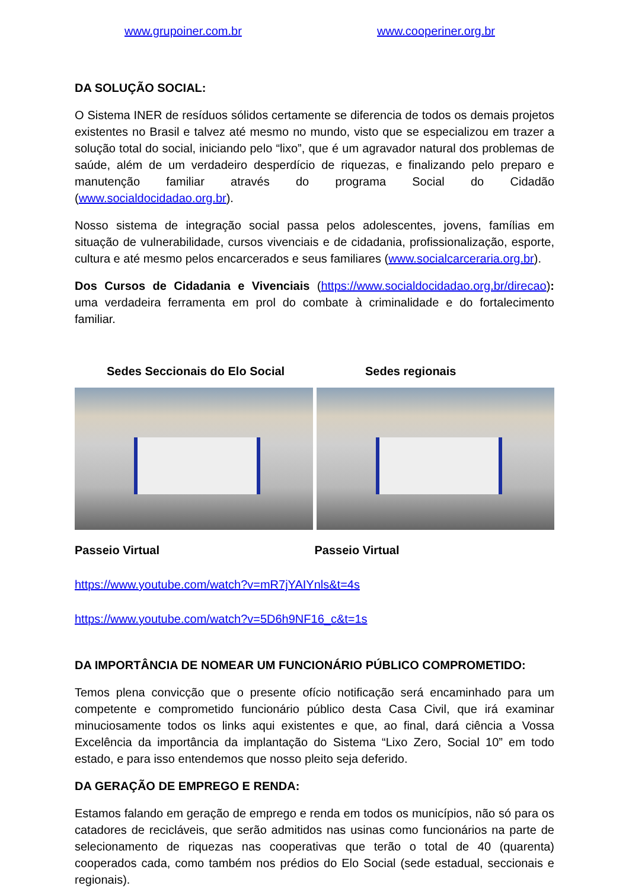www.grupoiner.com.br www.cooperiner.org.br
DA SOLUÇÃO SOCIAL:
O Sistema INER de resíduos sólidos certamente se diferencia de todos os demais projetos existentes no Brasil e talvez até mesmo no mundo, visto que se especializou em trazer a solução total do social, iniciando pelo “lixo”, que é um agravador natural dos problemas de saúde, além de um verdadeiro desperdício de riquezas, e finalizando pelo preparo e manutenção familiar através do programa Social do Cidadão (www.socialdocidadao.org.br).
Nosso sistema de integração social passa pelos adolescentes, jovens, famílias em situação de vulnerabilidade, cursos vivenciais e de cidadania, profissionalização, esporte, cultura e até mesmo pelos encarcerados e seus familiares (www.socialcarceraria.org.br).
Dos Cursos de Cidadania e Vivenciais (https://www.socialdocidadao.org.br/direcao): uma verdadeira ferramenta em prol do combate à criminalidade e do fortalecimento familiar.
Sedes Seccionais do Elo Social Sedes regionais
Passeio Virtual Passeio Virtual
https://www.youtube.com/watch?v=mR7jYAIYnls&t=4s
https://www.youtube.com/watch?v=5D6h9NF16_c&t=1s
DA IMPORTÂNCIA DE NOMEAR UM FUNCIONÁRIO PÚBLICO COMPROMETIDO:
Temos plena convicção que o presente ofício notificação será encaminhado para um competente e comprometido funcionário público desta Casa Civil, que irá examinar minuciosamente todos os links aqui existentes e que, ao final, dará ciência a Vossa Excelência da importância da implantação do Sistema “Lixo Zero, Social 10” em todo estado, e para isso entendemos que nosso pleito seja deferido.
DA GERAÇÃO DE EMPREGO E RENDA:
Estamos falando em geração de emprego e renda em todos os municípios, não só para os catadores de recicláveis, que serão admitidos nas usinas como funcionários na parte de selecionamento de riquezas nas cooperativas que terão o total de 40 (quarenta) cooperados cada, como também nos prédios do Elo Social (sede estadual, seccionais e regionais).